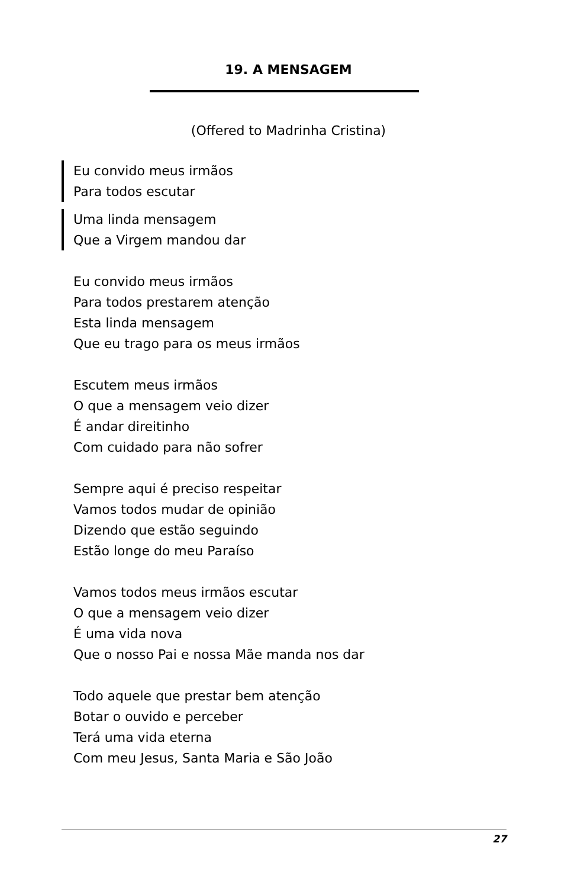19. A MENSAGEM
(Offered to Madrinha Cristina)
Eu convido meus irmãos
Para todos escutar
Uma linda mensagem
Que a Virgem mandou dar
Eu convido meus irmãos
Para todos prestarem atenção
Esta linda mensagem
Que eu trago para os meus irmãos
Escutem meus irmãos
O que a mensagem veio dizer
É andar direitinho
Com cuidado para não sofrer
Sempre aqui é preciso respeitar
Vamos todos mudar de opinião
Dizendo que estão seguindo
Estão longe do meu Paraíso
Vamos todos meus irmãos escutar
O que a mensagem veio dizer
É uma vida nova
Que o nosso Pai e nossa Mãe manda nos dar
Todo aquele que prestar bem atenção
Botar o ouvido e perceber
Terá uma vida eterna
Com meu Jesus, Santa Maria e São João
27